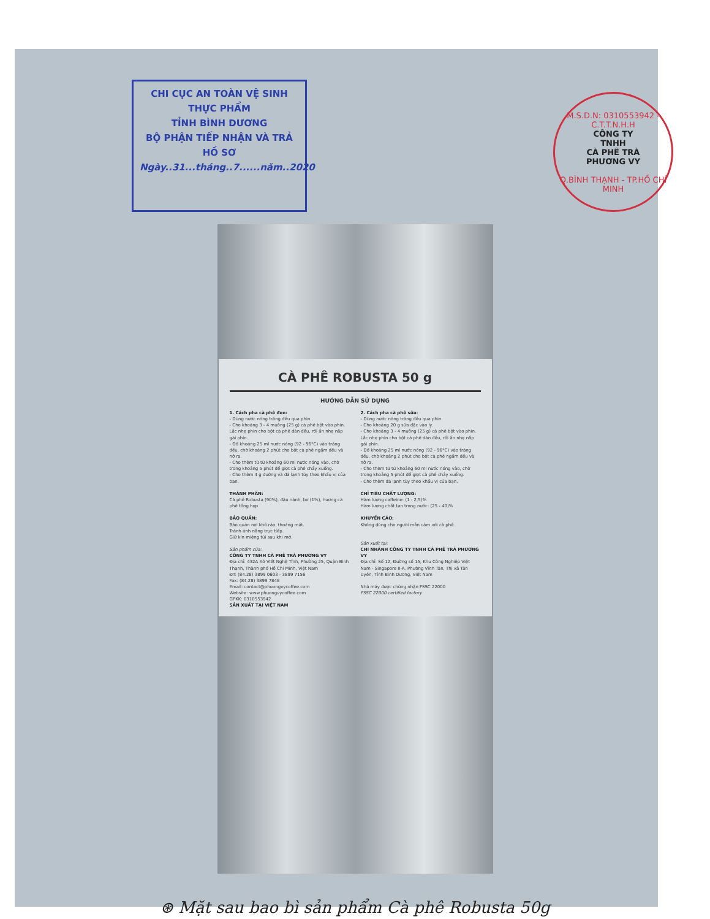CHI CỤC AN TOÀN VỆ SINH THỰC PHẨM
TỈNH BÌNH DƯƠNG
BỘ PHẬN TIẾP NHẬN VÀ TRẢ HỒ SƠ
Ngày..31...tháng..7......năm..2020
M.S.D.N: 0310553942 - C.T.T.N.H.H
CÔNG TY
TNHH
CÀ PHÊ TRÀ
PHƯƠNG VY
Q.BÌNH THẠNH - TP.HỒ CHÍ MINH
CÀ PHÊ ROBUSTA 50 g
HƯỚNG DẪN SỬ DỤNG
1. Cách pha cà phê đen:
- Dùng nước nóng tráng đều qua phin.
- Cho khoảng 3 - 4 muỗng (25 g) cà phê bột vào phin. Lắc nhẹ phin cho bột cà phê dàn đều, rồi ấn nhẹ nắp gài phin.
- Đổ khoảng 25 ml nước nóng (92 - 96°C) vào tráng đều, chờ khoảng 2 phút cho bột cà phê ngấm đều và nở ra.
- Cho thêm từ từ khoảng 60 ml nước nóng vào, chờ trong khoảng 5 phút để giọt cà phê chảy xuống.
- Cho thêm 4 g đường và đá lạnh tùy theo khẩu vị của bạn.
THÀNH PHẦN:
Cà phê Robusta (90%), đậu nành, bơ (1%), hương cà phê tổng hợp
BẢO QUẢN:
Bảo quản nơi khô ráo, thoáng mát.
Tránh ánh nắng trực tiếp.
Giữ kín miệng túi sau khi mở.
Sản phẩm của:
CÔNG TY TNHH CÀ PHÊ TRÀ PHƯƠNG VY
Địa chỉ: 432A Xô Viết Nghệ Tĩnh, Phường 25, Quận Bình Thạnh, Thành phố Hồ Chí Minh, Việt Nam
ĐT: (84.28) 3899 0603 - 3899 7156
Fax: (84.28) 3899 7848
Email: contact@phuongvycoffee.com
Website: www.phuongvycoffee.com
GPKK: 0310553942
SẢN XUẤT TẠI VIỆT NAM
2. Cách pha cà phê sữa:
- Dùng nước nóng tráng đều qua phin.
- Cho khoảng 20 g sữa đặc vào ly.
- Cho khoảng 3 - 4 muỗng (25 g) cà phê bột vào phin. Lắc nhẹ phin cho bột cà phê dàn đều, rồi ấn nhẹ nắp gài phin.
- Đổ khoảng 25 ml nước nóng (92 - 96°C) vào tráng đều, chờ khoảng 2 phút cho bột cà phê ngấm đều và nở ra.
- Cho thêm từ từ khoảng 60 ml nước nóng vào, chờ trong khoảng 5 phút để giọt cà phê chảy xuống.
- Cho thêm đá lạnh tùy theo khẩu vị của bạn.
CHỈ TIÊU CHẤT LƯỢNG:
Hàm lượng caffeine: (1 - 2,5)%
Hàm lượng chất tan trong nước: (25 - 40)%
KHUYẾN CÁO:
Không dùng cho người mẫn cảm với cà phê.
Sản xuất tại:
CHI NHÁNH CÔNG TY TNHH CÀ PHÊ TRÀ PHƯƠNG VY
Địa chỉ: Số 12, Đường số 15, Khu Công Nghiệp Việt Nam - Singapore II-A, Phường Vĩnh Tân, Thị xã Tân Uyên, Tỉnh Bình Dương, Việt Nam
Nhà máy được chứng nhận FSSC 22000
FSSC 22000 certified factory
⊛ Mặt sau bao bì sản phẩm Cà phê Robusta 50g